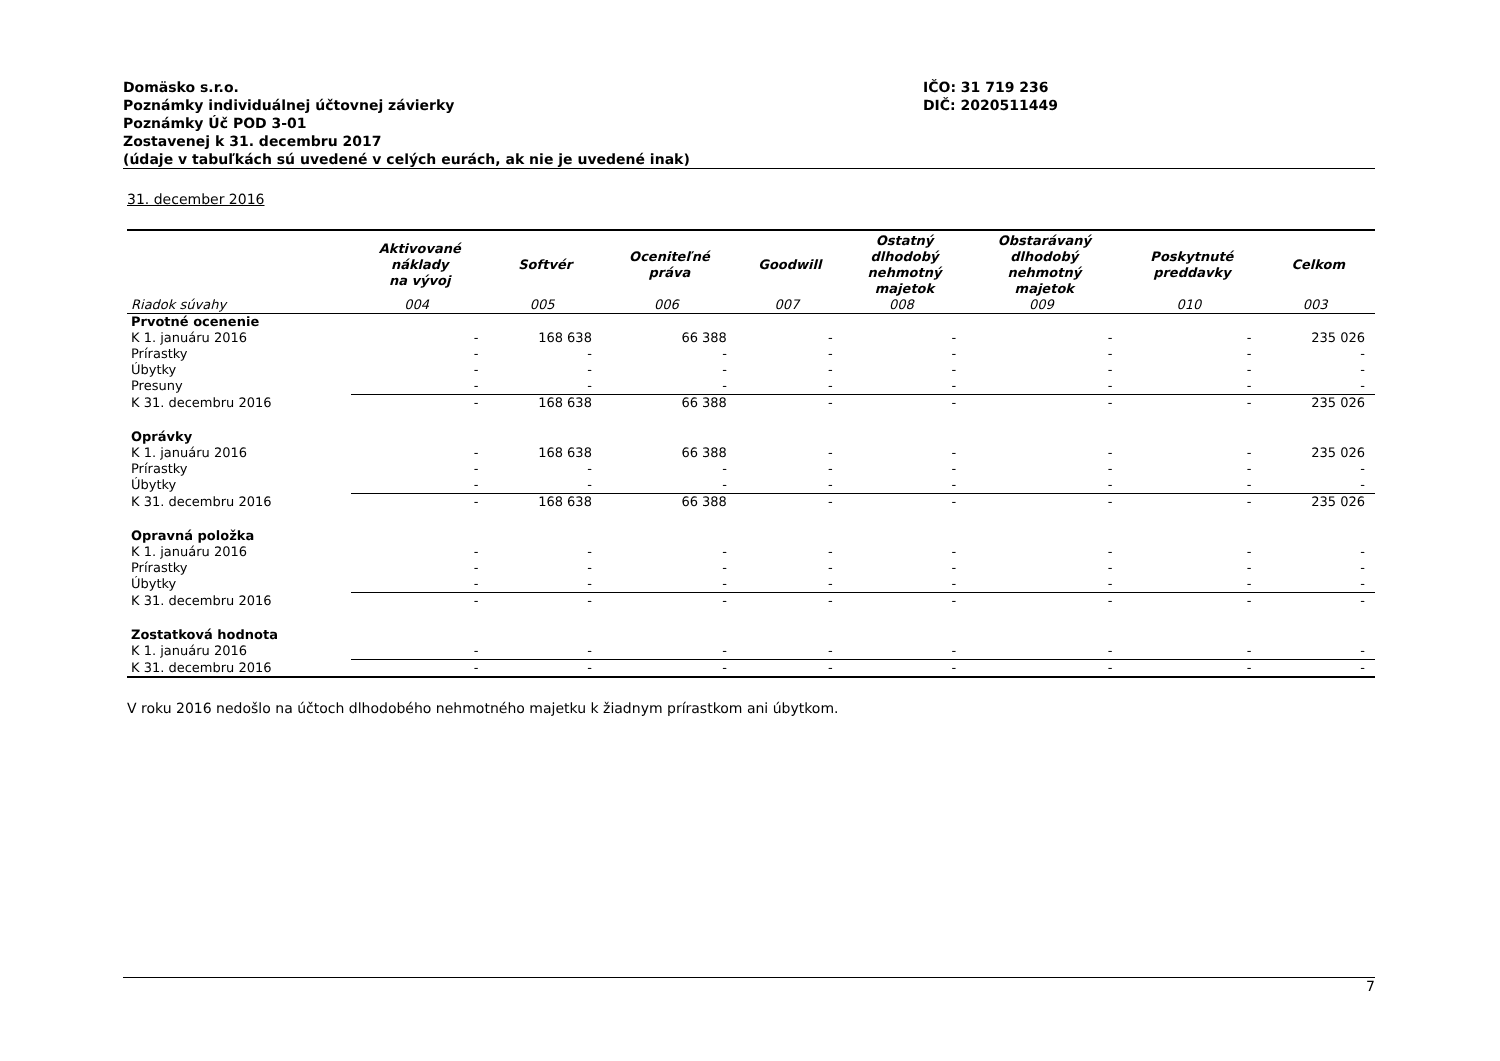Domäsko s.r.o.
Poznámky individuálnej účtovnej závierky
Poznámky Úč POD 3-01
Zostavenej k 31. decembru 2017
(údaje v tabuľkách sú uvedené v celých eurách, ak nie je uvedené inak)
IČO: 31 719 236
DIČ: 2020511449
31. december 2016
| | Aktivované náklady na vývoj | Softvér | Oceniteľné práva | Goodwill | Ostatný dlhodobý nehmotný majetok | Obstarávaný dlhodobý nehmotný majetok | Poskytnuté preddavky | Celkom |
| --- | --- | --- | --- | --- | --- | --- | --- | --- |
| Riadok súvahy | 004 | 005 | 006 | 007 | 008 | 009 | 010 | 003 |
| Prvotné ocenenie | | | | | | | | |
| K 1. januáru 2016 | - | 168 638 | 66 388 | - | - | - | - | 235 026 |
| Prírastky | - | - | - | - | - | - | - | - |
| Úbytky | - | - | - | - | - | - | - | - |
| Presuny | - | - | - | - | - | - | - | - |
| K 31. decembru 2016 | - | 168 638 | 66 388 | - | - | - | - | 235 026 |
| Oprávky | | | | | | | | |
| K 1. januáru 2016 | - | 168 638 | 66 388 | - | - | - | - | 235 026 |
| Prírastky | - | - | - | - | - | - | - | - |
| Úbytky | - | - | - | - | - | - | - | - |
| K 31. decembru 2016 | - | 168 638 | 66 388 | - | - | - | - | 235 026 |
| Opravná položka | | | | | | | | |
| K 1. januáru 2016 | - | - | - | - | - | - | - | - |
| Prírastky | - | - | - | - | - | - | - | - |
| Úbytky | - | - | - | - | - | - | - | - |
| K 31. decembru 2016 | - | - | - | - | - | - | - | - |
| Zostatková hodnota | | | | | | | | |
| K 1. januáru 2016 | - | - | - | - | - | - | - | - |
| K 31. decembru 2016 | - | - | - | - | - | - | - | - |
V roku 2016 nedošlo na účtoch dlhodobého nehmotného majetku k žiadnym prírastkom ani úbytkom.
7